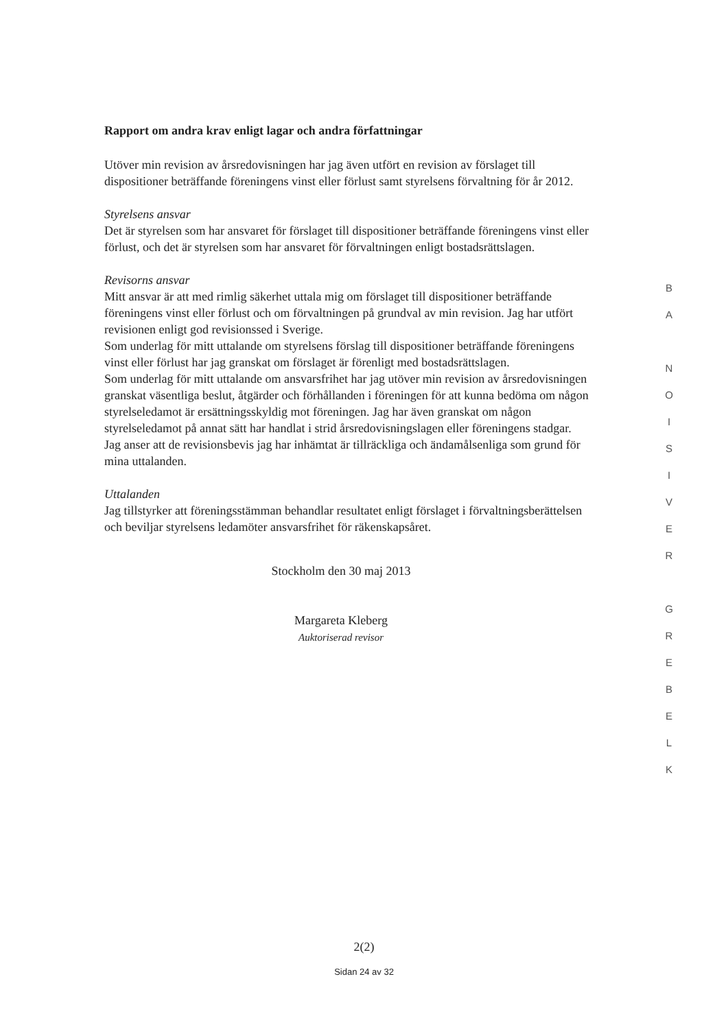Rapport om andra krav enligt lagar och andra författningar
Utöver min revision av årsredovisningen har jag även utfört en revision av förslaget till dispositioner beträffande föreningens vinst eller förlust samt styrelsens förvaltning för år 2012.
Styrelsens ansvar
Det är styrelsen som har ansvaret för förslaget till dispositioner beträffande föreningens vinst eller förlust, och det är styrelsen som har ansvaret för förvaltningen enligt bostadsrättslagen.
Revisorns ansvar
Mitt ansvar är att med rimlig säkerhet uttala mig om förslaget till dispositioner beträffande föreningens vinst eller förlust och om förvaltningen på grundval av min revision. Jag har utfört revisionen enligt god revisionssed i Sverige.
Som underlag för mitt uttalande om styrelsens förslag till dispositioner beträffande föreningens vinst eller förlust har jag granskat om förslaget är förenligt med bostadsrättslagen.
Som underlag för mitt uttalande om ansvarsfrihet har jag utöver min revision av årsredovisningen granskat väsentliga beslut, åtgärder och förhållanden i föreningen för att kunna bedöma om någon styrelseledamot är ersättningsskyldig mot föreningen. Jag har även granskat om någon styrelseledamot på annat sätt har handlat i strid årsredovisningslagen eller föreningens stadgar.
Jag anser att de revisionsbevis jag har inhämtat är tillräckliga och ändamålsenliga som grund för mina uttalanden.
Uttalanden
Jag tillstyrker att föreningsstämman behandlar resultatet enligt förslaget i förvaltningsberättelsen och beviljar styrelsens ledamöter ansvarsfrihet för räkenskapsåret.
Stockholm den 30 maj 2013
Margareta Kleberg
Auktoriserad revisor
B
A
N
O
I
S
I
V
E
R
G
R
E
B
E
L
K
2(2)
Sidan 24 av 32